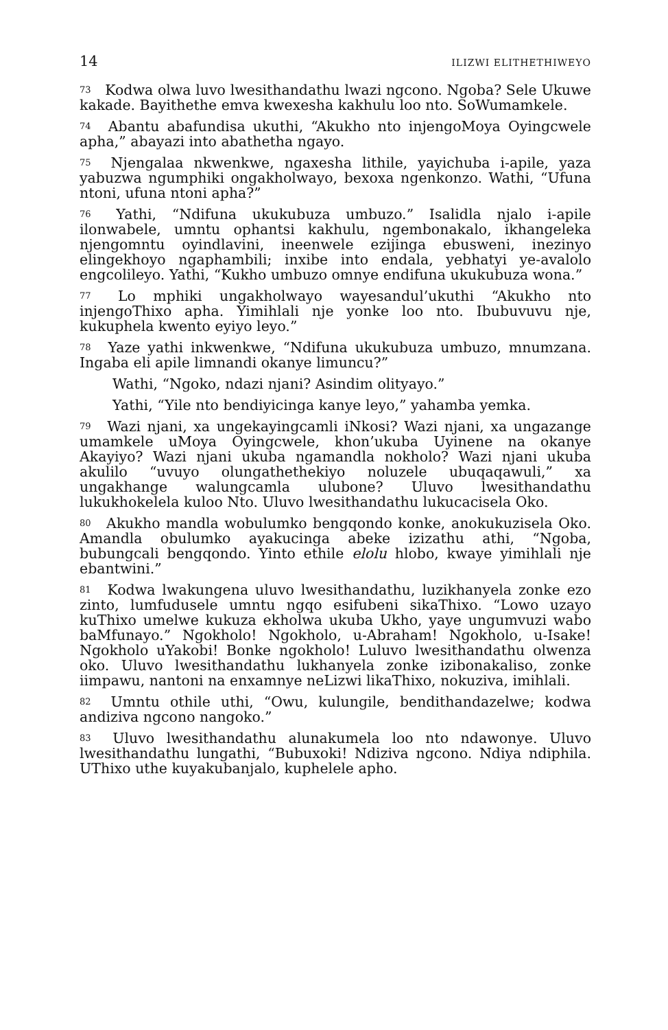14 ILIZWI ELITHETHIWEYO
73 Kodwa olwa luvo lwesithandathu lwazi ngcono. Ngoba? Sele Ukuwe kakade. Bayithethe emva kwexesha kakhulu loo nto. SoWumamkele.
74 Abantu abafundisa ukuthi, “Akukho nto injengoMoya Oyingcwele apha,” abayazi into abathetha ngayo.
75 Njengalaa nkwenkwe, ngaxesha lithile, yayichuba i-apile, yaza yabuzwa ngumphiki ongakholwayo, bexoxa ngenkonzo. Wathi, “Ufuna ntoni, ufuna ntoni apha?”
76 Yathi, “Ndifuna ukukubuza umbuzo.” Isalidla njalo i-apile ilonwabele, umntu ophantsi kakhulu, ngembonakalo, ikhangeleka njengomntu oyindlavini, ineenwele ezijinga ebusweni, inezinyo elingekhoyo ngaphambili; inxibe into endala, yebhatyi ye-avalolo engcolileyo. Yathi, “Kukho umbuzo omnye endifuna ukukubuza wona.”
77 Lo mphiki ungakholwayo wayesandul’ukuthi “Akukho nto injengoThixo apha. Yimihlali nje yonke loo nto. Ibubuvuvu nje, kukuphela kwento eyiyo leyo.”
78 Yaze yathi inkwenkwe, “Ndifuna ukukubuza umbuzo, mnumzana. Ingaba eli apile limnandi okanye limuncu?”
Wathi, “Ngoko, ndazi njani? Asindim olityayo.”
Yathi, “Yile nto bendiyicinga kanye leyo,” yahamba yemka.
79 Wazi njani, xa ungekayingcamli iNkosi? Wazi njani, xa ungazange umamkele uMoya Oyingcwele, khon’ukuba Uyinene na okanye Akayiyo? Wazi njani ukuba ngamandla nokholo? Wazi njani ukuba akulilo “uvuyo olungathethekiyo noluzele ubuqaqawuli,” xa ungakhange walungcamla ulubone? Uluvo lwesithandathu lukukhokelela kuloo Nto. Uluvo lwesithandathu lukucacisela Oko.
80 Akukho mandla wobulumko bengqondo konke, anokukuzisela Oko. Amandla obulumko ayakucinga abeke izizathu athi, “Ngoba, bubungcali bengqondo. Yinto ethile elolu hlobo, kwaye yimihlali nje ebantwini.”
81 Kodwa lwakungena uluvo lwesithandathu, luzikhanyela zonke ezo zinto, lumfudusele umntu ngqo esifubeni sikaThixo. “Lowo uzayo kuThixo umelwe kukuza ekholwa ukuba Ukho, yaye ungumvuzi wabo baMfunayo.” Ngokholo! Ngokholo, u-Abraham! Ngokholo, u-Isake! Ngokholo uYakobi! Bonke ngokholo! Luluvo lwesithandathu olwenza oko. Uluvo lwesithandathu lukhanyela zonke izibonakaliso, zonke iimpawu, nantoni na enxamnye neLizwi likaThixo, nokuziva, imihlali.
82 Umntu othile uthi, “Owu, kulungile, bendithandazelwe; kodwa andiziva ngcono nangoko.”
83 Uluvo lwesithandathu alunakumela loo nto ndawonye. Uluvo lwesithandathu lungathi, “Bubuxoki! Ndiziva ngcono. Ndiya ndiphila. UThixo uthe kuyakubanjalo, kuphelele apho.